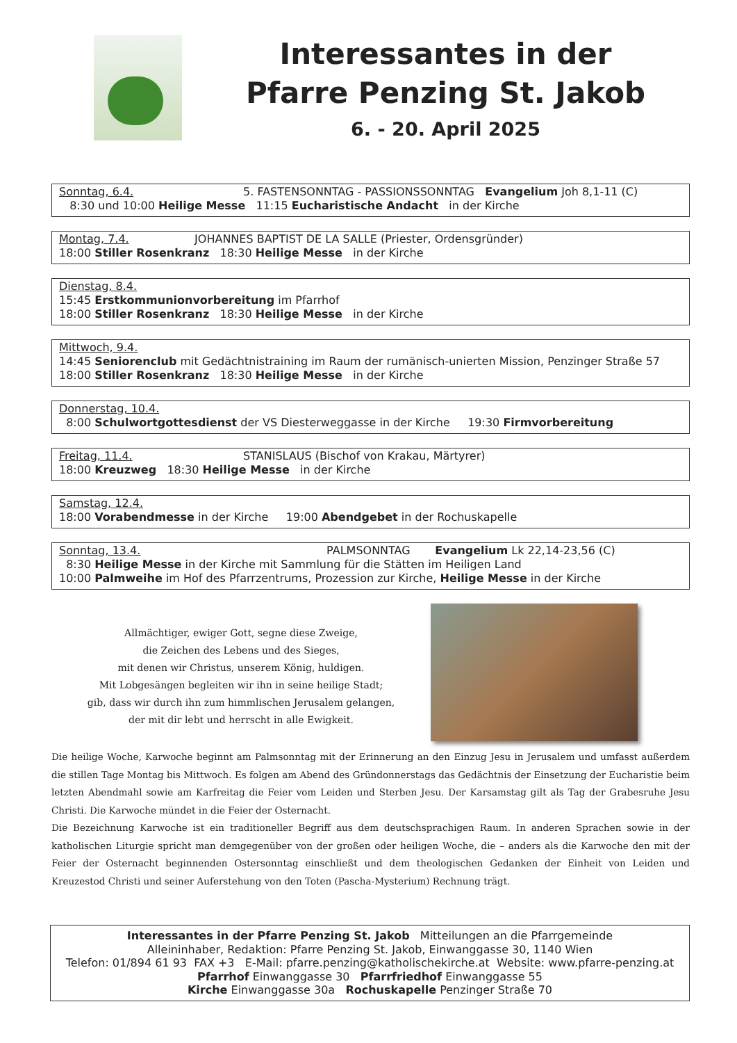Interessantes in der
Pfarre Penzing St. Jakob
6. - 20. April 2025
Sonntag, 6.4. 5. FASTENSONNTAG - PASSIONSSONNTAG Evangelium Joh 8,1-11 (C)
8:30 und 10:00 Heilige Messe 11:15 Eucharistische Andacht in der Kirche
Montag, 7.4. JOHANNES BAPTIST DE LA SALLE (Priester, Ordensgründer)
18:00 Stiller Rosenkranz 18:30 Heilige Messe in der Kirche
Dienstag, 8.4.
15:45 Erstkommunionvorbereitung im Pfarrhof
18:00 Stiller Rosenkranz 18:30 Heilige Messe in der Kirche
Mittwoch, 9.4.
14:45 Seniorenclub mit Gedächtnistraining im Raum der rumänisch-unierten Mission, Penzinger Straße 57
18:00 Stiller Rosenkranz 18:30 Heilige Messe in der Kirche
Donnerstag, 10.4.
8:00 Schulwortgottesdienst der VS Diesterweggasse in der Kirche 19:30 Firmvorbereitung
Freitag, 11.4. STANISLAUS (Bischof von Krakau, Märtyrer)
18:00 Kreuzweg 18:30 Heilige Messe in der Kirche
Samstag, 12.4.
18:00 Vorabendmesse in der Kirche 19:00 Abendgebet in der Rochuskapelle
Sonntag, 13.4. PALMSONNTAG Evangelium Lk 22,14-23,56 (C)
8:30 Heilige Messe in der Kirche mit Sammlung für die Stätten im Heiligen Land
10:00 Palmweihe im Hof des Pfarrzentrums, Prozession zur Kirche, Heilige Messe in der Kirche
Allmächtiger, ewiger Gott, segne diese Zweige,
die Zeichen des Lebens und des Sieges,
mit denen wir Christus, unserem König, huldigen.
Mit Lobgesängen begleiten wir ihn in seine heilige Stadt;
gib, dass wir durch ihn zum himmlischen Jerusalem gelangen,
der mit dir lebt und herrscht in alle Ewigkeit.
Die heilige Woche, Karwoche beginnt am Palmsonntag mit der Erinnerung an den Einzug Jesu in Jerusalem und umfasst außerdem die stillen Tage Montag bis Mittwoch. Es folgen am Abend des Gründonnerstags das Gedächtnis der Einsetzung der Eucharistie beim letzten Abendmahl sowie am Karfreitag die Feier vom Leiden und Sterben Jesu. Der Karsamstag gilt als Tag der Grabesruhe Jesu Christi. Die Karwoche mündet in die Feier der Osternacht.
Die Bezeichnung Karwoche ist ein traditioneller Begriff aus dem deutschsprachigen Raum. In anderen Sprachen sowie in der katholischen Liturgie spricht man demgegenüber von der großen oder heiligen Woche, die – anders als die Karwoche den mit der Feier der Osternacht beginnenden Ostersonntag einschließt und dem theologischen Gedanken der Einheit von Leiden und Kreuzestod Christi und seiner Auferstehung von den Toten (Pascha-Mysterium) Rechnung trägt.
Interessantes in der Pfarre Penzing St. Jakob Mitteilungen an die Pfarrgemeinde
Alleininhaber, Redaktion: Pfarre Penzing St. Jakob, Einwanggasse 30, 1140 Wien
Telefon: 01/894 61 93 FAX +3 E-Mail: pfarre.penzing@katholischekirche.at Website: www.pfarre-penzing.at
Pfarrhof Einwanggasse 30 Pfarrfriedhof Einwanggasse 55
Kirche Einwanggasse 30a Rochuskapelle Penzinger Straße 70